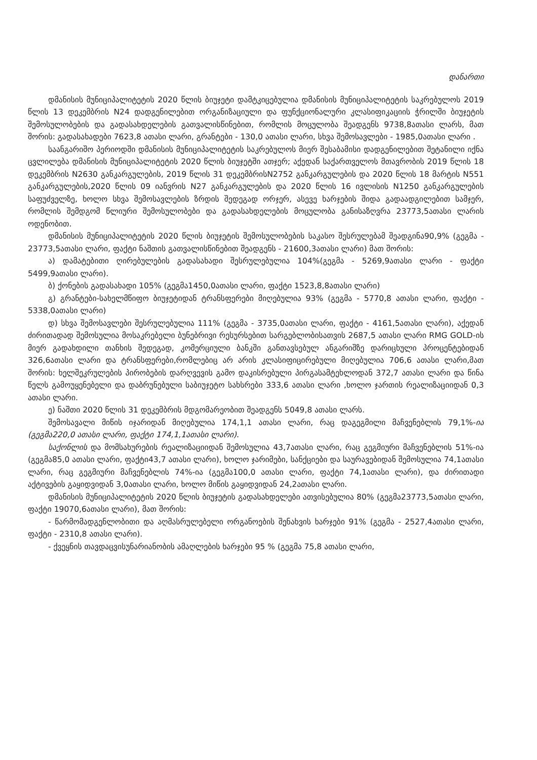დანართი
დმანისის მუნიციპალიტეტის 2020 წლის ბიუჯეტი დამტკიცებულია დმანისის მუნიციპალიტეტის საკრებულოს 2019 წლის 13 დეკემბრის N24 დადგენილებით ორგანიზაციული და ფუნქციონალური კლასიფიკაციის ჭრილში ბიუჯეტის შემოსულობების და გადასახდელების გათვალისწინებით, რომლის მოცულობა შეადგენს 9738,8ათასი ლარს, მათ შორის: გადასახადები 7623,8 ათასი ლარი, გრანტები - 130,0 ათასი ლარი, სხვა შემოსავლები - 1985,0ათასი ლარი .
საანგარიშო პერიოდში დმანისის მუნიციპალიტეტის საკრებულოს მიერ შესაბამისი დადგენილებით შეტანილი იქნა ცვლილება დმანისის მუნიციპალიტეტის 2020 წლის ბიუჯეტში ათჯერ; აქედან საქართველოს მთავრობის 2019 წლის 18 დეკემბრის N2630 განკარგულების, 2019 წლის 31 დეკემბრისN2752 განკარგულების და 2020 წლის 18 მარტის N551 განკარგულების,2020 წლის 09 იანვრის N27 განკარგულების და 2020 წლის 16 ივლისის N1250 განკარგულების საფუძველზე, ხოლო სხვა შემოსავლების ზრდის შედეგად ორჯერ, ასევე ხარჯების შიდა გადაადგილებით სამჯერ, რომლის შემდგომ წლიური შემოსულობები და გადასახდელების მოცულობა განისაზღვრა 23773,5ათასი ლარის ოდენობით.
დმანისის მუნიციპალიტეტის 2020 წლის ბიუჯეტის შემოსულობების საკასო შესრულებამ შეადგინა90,9% (გეგმა - 23773,5ათასი ლარი, ფაქტი ნაშთის გათვალისწინებით შეადგენს - 21600,3ათასი ლარი) მათ შორის:
ა) დამატებითი ღირებულების გადასახადი შესრულებულია 104%(გეგმა - 5269,9ათასი ლარი - ფაქტი 5499,9ათასი ლარი).
ბ) ქონების გადასახადი 105% (გეგმა1450,0ათასი ლარი, ფაქტი 1523,8,8ათასი ლარი)
გ) გრანტები-სახელმწიფო ბიუჯეტიდან ტრანსფერები მიღებულია 93% (გეგმა - 5770,8 ათასი ლარი, ფაქტი - 5338,0ათასი ლარი)
დ) სხვა შემოსავლები შესრულებულია 111% (გეგმა - 3735,0ათასი ლარი, ფაქტი - 4161,5ათასი ლარი), აქედან ძირითადად შემოსულია მოსაკრებელი ბუნებრივი რესურსებით სარგებლობისათვის 2687,5 ათასი ლარი RMG GOLD-ის მიერ გადახდილი თანხის შედეგად, კომერციული ბანკში განთავსებულ ანგარიშზე დარიცხული პროცენტებიდან 326,6ათასი ლარი და ტრანსფერები,რომლებიც არ არის კლასიფიცირებული მიღებულია 706,6 ათასი ლარი,მათ შორის: ხელშეკრულების პირობების დარღვევის გამო დაკისრებული პირგასამტეხლოდან 372,7 ათასი ლარი და წინა წელს გამოუყენებელი და დაბრუნებული საბიუჯეტო სახსრები 333,6 ათასი ლარი ,ხოლო ჯართის რეალიზაციიდან 0,3 ათასი ლარი.
ე) ნაშთი 2020 წლის 31 დეკემბრის მდგომარეობით შეადგენს 5049,8 ათასი ლარს.
შემოსავალი მიწის იჯარიდან მიღებულია 174,1,1 ათასი ლარი, რაც დაგეგმილი მაჩვენებლის 79,1%-ია (გეგმა220,0 ათასი ლარი, ფაქტი 174,1,1ათასი ლარი).
საქონლის და მომსახურების რეალიზაციიდან შემოსულია 43,7ათასი ლარი, რაც გეგმიური მაჩვენებლის 51%-ია (გეგმა85,0 ათასი ლარი, ფაქტი43,7 ათასი ლარი), ხოლო ჯარიმები, სანქციები და საურავებიდან შემოსულია 74,1ათასი ლარი, რაც გეგმიური მაჩვენებლის 74%-ია (გეგმა100,0 ათასი ლარი, ფაქტი 74,1ათასი ლარი), და ძირითადი აქტივების გაყიდვიდან 3,0ათასი ლარი, ხოლო მიწის გაყიდვიდან 24,2ათასი ლარი.
დმანისის მუნიციპალიტეტის 2020 წლის ბიუჯეტის გადასახდელები ათვისებულია 80% (გეგმა23773,5ათასი ლარი, ფაქტი 19070,6ათასი ლარი), მათ შორის:
- წარმომადგენლობითი და აღმასრულებელი ორგანოების შენახვის ხარჯები 91% (გეგმა - 2527,4ათასი ლარი, ფაქტი - 2310,8 ათასი ლარი).
- ქვეყნის თავდაცვისუნარიანობის ამაღლების ხარჯები 95 % (გეგმა 75,8 ათასი ლარი,